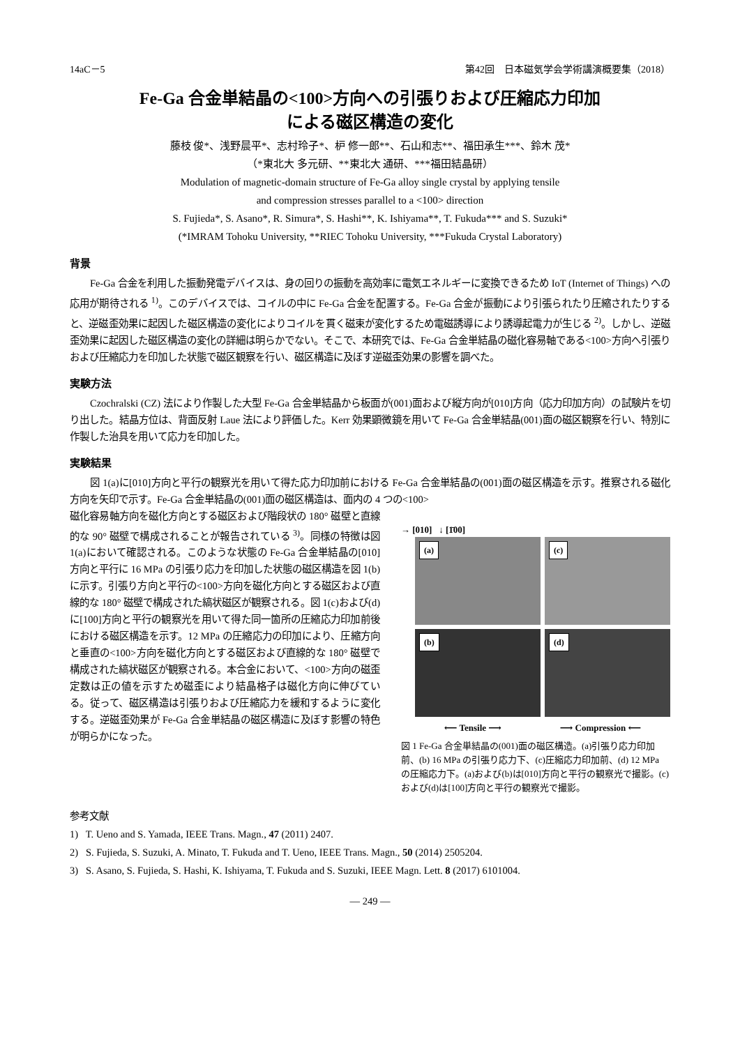14aC－5 第42回　日本磁気学会学術講演概要集（2018）
Fe-Ga 合金単結晶の<100>方向への引張りおよび圧縮応力印加
による磁区構造の変化
藤枝 俊*、浅野晨平*、志村玲子*、枦 修一郎**、石山和志**、福田承生***、鈴木 茂*
（*東北大 多元研、**東北大 通研、***福田結晶研）
Modulation of magnetic-domain structure of Fe-Ga alloy single crystal by applying tensile
and compression stresses parallel to a <100> direction
S. Fujieda*, S. Asano*, R. Simura*, S. Hashi**, K. Ishiyama**, T. Fukuda*** and S. Suzuki*
(*IMRAM Tohoku University, **RIEC Tohoku University, ***Fukuda Crystal Laboratory)
背景
Fe-Ga 合金を利用した振動発電デバイスは、身の回りの振動を高効率に電気エネルギーに変換できるため IoT (Internet of Things) への応用が期待される <sup>1)</sup>。このデバイスでは、コイルの中に Fe-Ga 合金を配置する。Fe-Ga 合金が振動により引張られたり圧縮されたりすると、逆磁歪効果に起因した磁区構造の変化によりコイルを貫く磁束が変化するため電磁誘導により誘導起電力が生じる <sup>2)</sup>。しかし、逆磁歪効果に起因した磁区構造の変化の詳細は明らかでない。そこで、本研究では、Fe-Ga 合金単結晶の磁化容易軸である<100>方向へ引張りおよび圧縮応力を印加した状態で磁区観察を行い、磁区構造に及ぼす逆磁歪効果の影響を調べた。
実験方法
Czochralski (CZ) 法により作製した大型 Fe-Ga 合金単結晶から板面が(001)面および縦方向が[010]方向（応力印加方向）の試験片を切り出した。結晶方位は、背面反射 Laue 法により評価した。Kerr 効果顕微鏡を用いて Fe-Ga 合金単結晶(001)面の磁区観察を行い、特別に作製した治具を用いて応力を印加した。
実験結果
図 1(a)に[010]方向と平行の観察光を用いて得た応力印加前における Fe-Ga 合金単結晶の(001)面の磁区構造を示す。推察される磁化方向を矢印で示す。Fe-Ga 合金単結晶の(001)面の磁区構造は、面内の 4 つの<100>
磁化容易軸方向を磁化方向とする磁区および階段状の 180° 磁壁と直線的な 90° 磁壁で構成されることが報告されている <sup>3)</sup>。同様の特徴は図 1(a)において確認される。このような状態の Fe-Ga 合金単結晶の[010]方向と平行に 16 MPa の引張り応力を印加した状態の磁区構造を図 1(b)に示す。引張り方向と平行の<100>方向を磁化方向とする磁区および直線的な 180° 磁壁で構成された縞状磁区が観察される。図 1(c)および(d)に[100]方向と平行の観察光を用いて得た同一箇所の圧縮応力印加前後における磁区構造を示す。12 MPa の圧縮応力の印加により、圧縮方向と垂直の<100>方向を磁化方向とする磁区および直線的な 180° 磁壁で構成された縞状磁区が観察される。本合金において、<100>方向の磁歪定数は正の値を示すため磁歪により結晶格子は磁化方向に伸びている。従って、磁区構造は引張りおよび圧縮応力を緩和するように変化する。逆磁歪効果が Fe-Ga 合金単結晶の磁区構造に及ぼす影響の特色が明らかになった。
→ [010] ↓ [1̄00]
(a)
(c)
(b)
(d)
⟵ Tensile ⟶ ⟶ Compression ⟵
図 1 Fe-Ga 合金単結晶の(001)面の磁区構造。(a)引張り応力印加前、(b) 16 MPa の引張り応力下、(c)圧縮応力印加前、(d) 12 MPa の圧縮応力下。(a)および(b)は[010]方向と平行の観察光で撮影。(c)および(d)は[100]方向と平行の観察光で撮影。
参考文献
1) T. Ueno and S. Yamada, IEEE Trans. Magn., 47 (2011) 2407.
2) S. Fujieda, S. Suzuki, A. Minato, T. Fukuda and T. Ueno, IEEE Trans. Magn., 50 (2014) 2505204.
3) S. Asano, S. Fujieda, S. Hashi, K. Ishiyama, T. Fukuda and S. Suzuki, IEEE Magn. Lett. 8 (2017) 6101004.
— 249 —